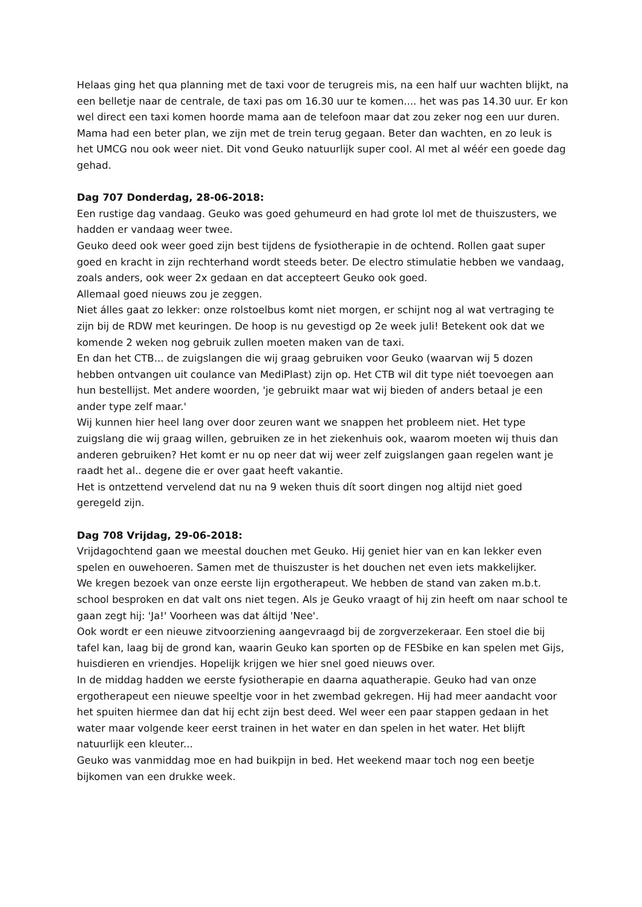Helaas ging het qua planning met de taxi voor de terugreis mis, na een half uur wachten blijkt, na een belletje naar de centrale, de taxi pas om 16.30 uur te komen.... het was pas 14.30 uur. Er kon wel direct een taxi komen hoorde mama aan de telefoon maar dat zou zeker nog een uur duren.
Mama had een beter plan, we zijn met de trein terug gegaan. Beter dan wachten, en zo leuk is het UMCG nou ook weer niet. Dit vond Geuko natuurlijk super cool. Al met al wéér een goede dag gehad.
Dag 707 Donderdag, 28-06-2018:
Een rustige dag vandaag. Geuko was goed gehumeurd en had grote lol met de thuiszusters, we hadden er vandaag weer twee.
Geuko deed ook weer goed zijn best tijdens de fysiotherapie in de ochtend. Rollen gaat super goed en kracht in zijn rechterhand wordt steeds beter. De electro stimulatie hebben we vandaag, zoals anders, ook weer 2x gedaan en dat accepteert Geuko ook goed.
Allemaal goed nieuws zou je zeggen.
Niet álles gaat zo lekker: onze rolstoelbus komt niet morgen, er schijnt nog al wat vertraging te zijn bij de RDW met keuringen. De hoop is nu gevestigd op 2e week juli! Betekent ook dat we komende 2 weken nog gebruik zullen moeten maken van de taxi.
En dan het CTB... de zuigslangen die wij graag gebruiken voor Geuko (waarvan wij 5 dozen hebben ontvangen uit coulance van MediPlast) zijn op. Het CTB wil dit type niét toevoegen aan hun bestellijst. Met andere woorden, 'je gebruikt maar wat wij bieden of anders betaal je een ander type zelf maar.'
Wij kunnen hier heel lang over door zeuren want we snappen het probleem niet. Het type zuigslang die wij graag willen, gebruiken ze in het ziekenhuis ook, waarom moeten wij thuis dan anderen gebruiken? Het komt er nu op neer dat wij weer zelf zuigslangen gaan regelen want je raadt het al.. degene die er over gaat heeft vakantie.
Het is ontzettend vervelend dat nu na 9 weken thuis dít soort dingen nog altijd niet goed geregeld zijn.
Dag 708 Vrijdag, 29-06-2018:
Vrijdagochtend gaan we meestal douchen met Geuko. Hij geniet hier van en kan lekker even spelen en ouwehoeren. Samen met de thuiszuster is het douchen net even iets makkelijker.
We kregen bezoek van onze eerste lijn ergotherapeut. We hebben de stand van zaken m.b.t. school besproken en dat valt ons niet tegen. Als je Geuko vraagt of hij zin heeft om naar school te gaan zegt hij: 'Ja!' Voorheen was dat áltijd 'Nee'.
Ook wordt er een nieuwe zitvoorziening aangevraagd bij de zorgverzekeraar. Een stoel die bij tafel kan, laag bij de grond kan, waarin Geuko kan sporten op de FESbike en kan spelen met Gijs, huisdieren en vriendjes. Hopelijk krijgen we hier snel goed nieuws over.
In de middag hadden we eerste fysiotherapie en daarna aquatherapie. Geuko had van onze ergotherapeut een nieuwe speeltje voor in het zwembad gekregen. Hij had meer aandacht voor het spuiten hiermee dan dat hij echt zijn best deed. Wel weer een paar stappen gedaan in het water maar volgende keer eerst trainen in het water en dan spelen in het water. Het blijft natuurlijk een kleuter...
Geuko was vanmiddag moe en had buikpijn in bed. Het weekend maar toch nog een beetje bijkomen van een drukke week.